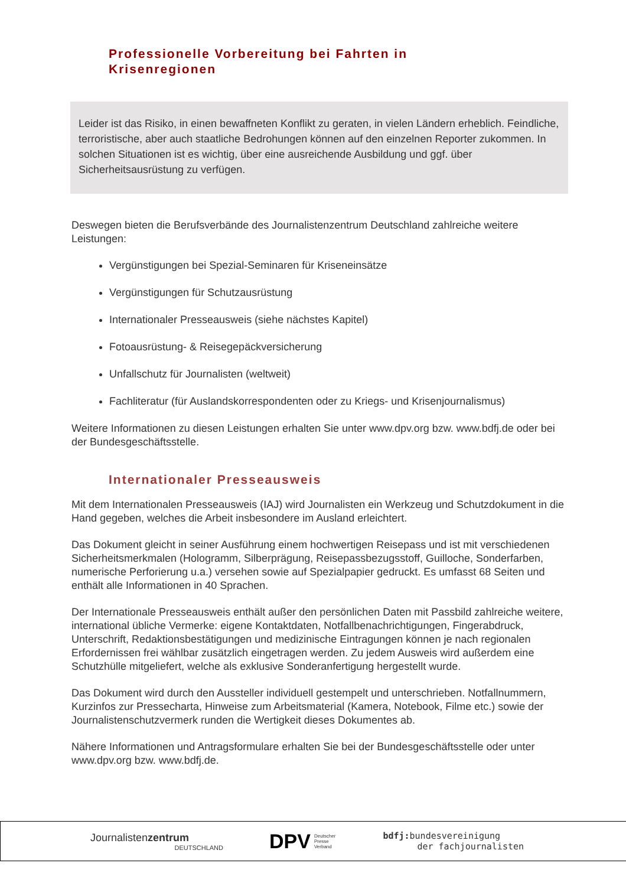Professionelle Vorbereitung bei Fahrten in Krisenregionen
Leider ist das Risiko, in einen bewaffneten Konflikt zu geraten, in vielen Ländern erheblich. Feindliche, terroristische, aber auch staatliche Bedrohungen können auf den einzelnen Reporter zukommen. In solchen Situationen ist es wichtig, über eine ausreichende Ausbildung und ggf. über Sicherheitsausrüstung zu verfügen.
Deswegen bieten die Berufsverbände des Journalistenzentrum Deutschland zahlreiche weitere Leistungen:
Vergünstigungen bei Spezial-Seminaren für Kriseneinsätze
Vergünstigungen für Schutzausrüstung
Internationaler Presseausweis (siehe nächstes Kapitel)
Fotoausrüstung- & Reisegepäckversicherung
Unfallschutz für Journalisten (weltweit)
Fachliteratur (für Auslandskorrespondenten oder zu Kriegs- und Krisenjournalismus)
Weitere Informationen zu diesen Leistungen erhalten Sie unter www.dpv.org bzw. www.bdfj.de oder bei der Bundesgeschäftsstelle.
Internationaler Presseausweis
Mit dem Internationalen Presseausweis (IAJ) wird Journalisten ein Werkzeug und Schutzdokument in die Hand gegeben, welches die Arbeit insbesondere im Ausland erleichtert.
Das Dokument gleicht in seiner Ausführung einem hochwertigen Reisepass und ist mit verschiedenen Sicherheitsmerkmalen (Hologramm, Silberprägung, Reisepassbezugsstoff, Guilloche, Sonderfarben, numerische Perforierung u.a.) versehen sowie auf Spezialpapier gedruckt. Es umfasst 68 Seiten und enthält alle Informationen in 40 Sprachen.
Der Internationale Presseausweis enthält außer den persönlichen Daten mit Passbild zahlreiche weitere, international übliche Vermerke: eigene Kontaktdaten, Notfallbenachrichtigungen, Fingerabdruck, Unterschrift, Redaktionsbestätigungen und medizinische Eintragungen können je nach regionalen Erfordernissen frei wählbar zusätzlich eingetragen werden. Zu jedem Ausweis wird außerdem eine Schutzhülle mitgeliefert, welche als exklusive Sonderanfertigung hergestellt wurde.
Das Dokument wird durch den Aussteller individuell gestempelt und unterschrieben. Notfallnummern, Kurzinfos zur Pressecharta, Hinweise zum Arbeitsmaterial (Kamera, Notebook, Filme etc.) sowie der Journalistenschutzvermerk runden die Wertigkeit dieses Dokumentes ab.
Nähere Informationen und Antragsformulare erhalten Sie bei der Bundesgeschäftsstelle oder unter www.dpv.org bzw. www.bdfj.de.
Journalistenzentrum
DEUTSCHLAND
DPV Deutscher
Presse
Verband
bdfj: bundesvereinigung
der fachjournalisten